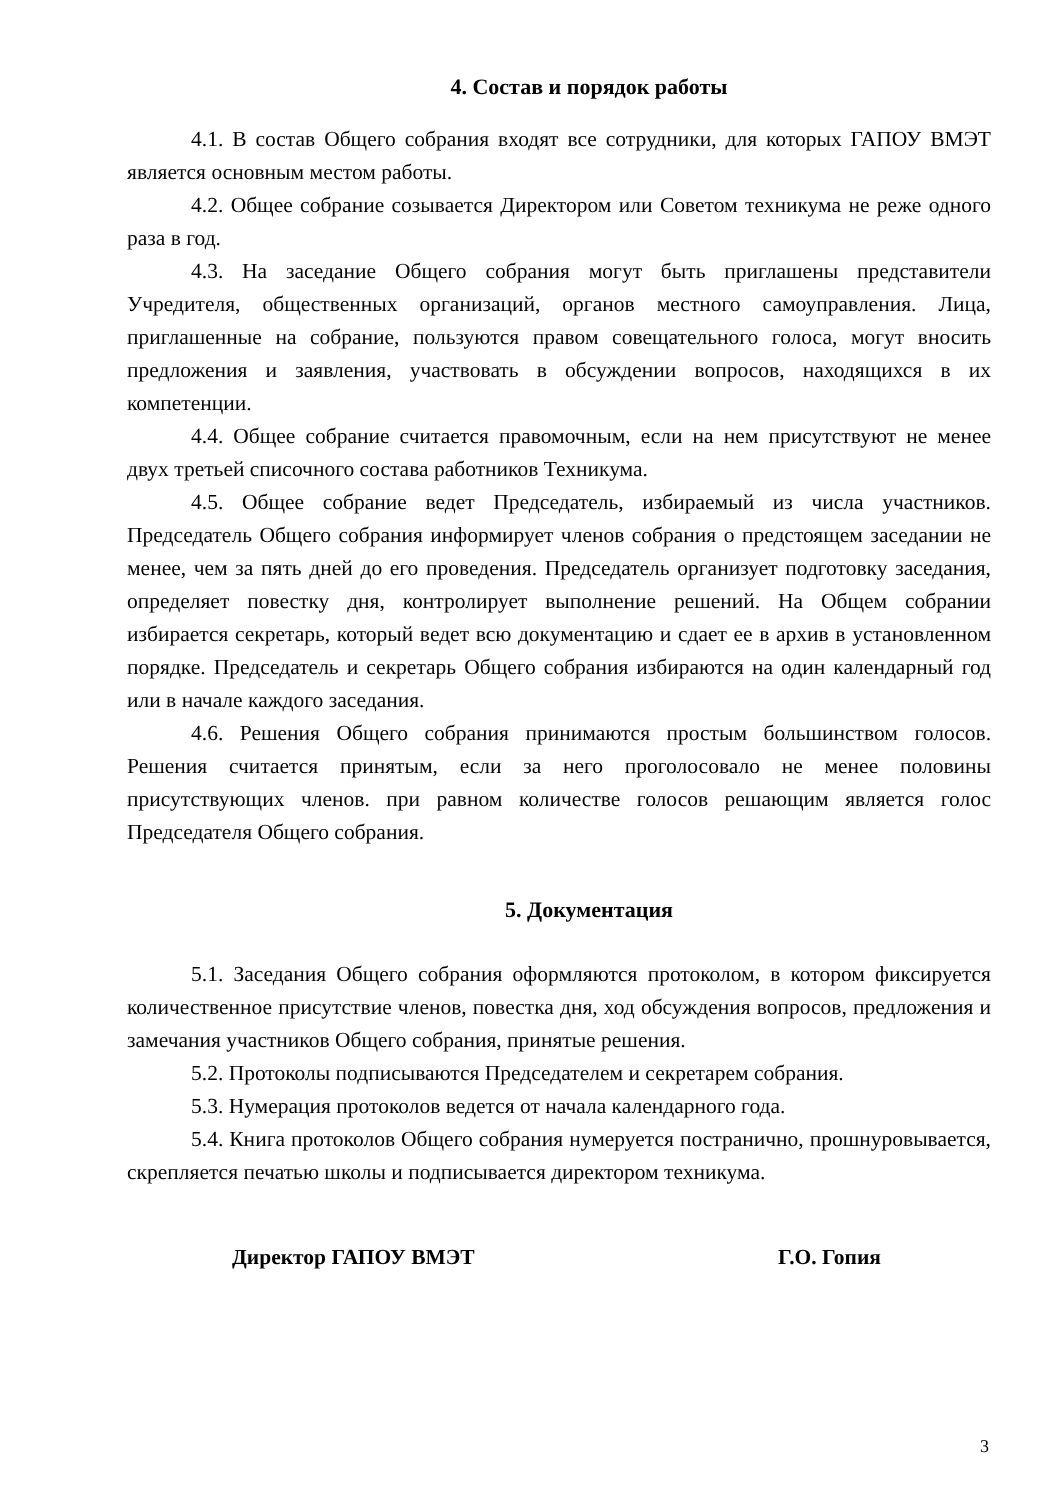4. Состав и порядок работы
4.1. В состав Общего собрания входят все сотрудники, для которых ГАПОУ ВМЭТ является основным местом работы.
4.2. Общее собрание созывается Директором или Советом техникума не реже одного раза в год.
4.3. На заседание Общего собрания могут быть приглашены представители Учредителя, общественных организаций, органов местного самоуправления. Лица, приглашенные на собрание, пользуются правом совещательного голоса, могут вносить предложения и заявления, участвовать в обсуждении вопросов, находящихся в их компетенции.
4.4. Общее собрание считается правомочным, если на нем присутствуют не менее двух третьей списочного состава работников Техникума.
4.5. Общее собрание ведет Председатель, избираемый из числа участников. Председатель Общего собрания информирует членов собрания о предстоящем заседании не менее, чем за пять дней до его проведения. Председатель организует подготовку заседания, определяет повестку дня, контролирует выполнение решений. На Общем собрании избирается секретарь, который ведет всю документацию и сдает ее в архив в установленном порядке. Председатель и секретарь Общего собрания избираются на один календарный год или в начале каждого заседания.
4.6. Решения Общего собрания принимаются простым большинством голосов. Решения считается принятым, если за него проголосовало не менее половины присутствующих членов. при равном количестве голосов решающим является голос Председателя Общего собрания.
5. Документация
5.1. Заседания Общего собрания оформляются протоколом, в котором фиксируется количественное присутствие членов, повестка дня, ход обсуждения вопросов, предложения и замечания участников Общего собрания, принятые решения.
5.2. Протоколы подписываются Председателем и секретарем собрания.
5.3. Нумерация протоколов ведется от начала календарного года.
5.4. Книга протоколов Общего собрания нумеруется постранично, прошнуровывается, скрепляется печатью школы и подписывается директором техникума.
Директор ГАПОУ ВМЭТ Г.О. Гопия
3